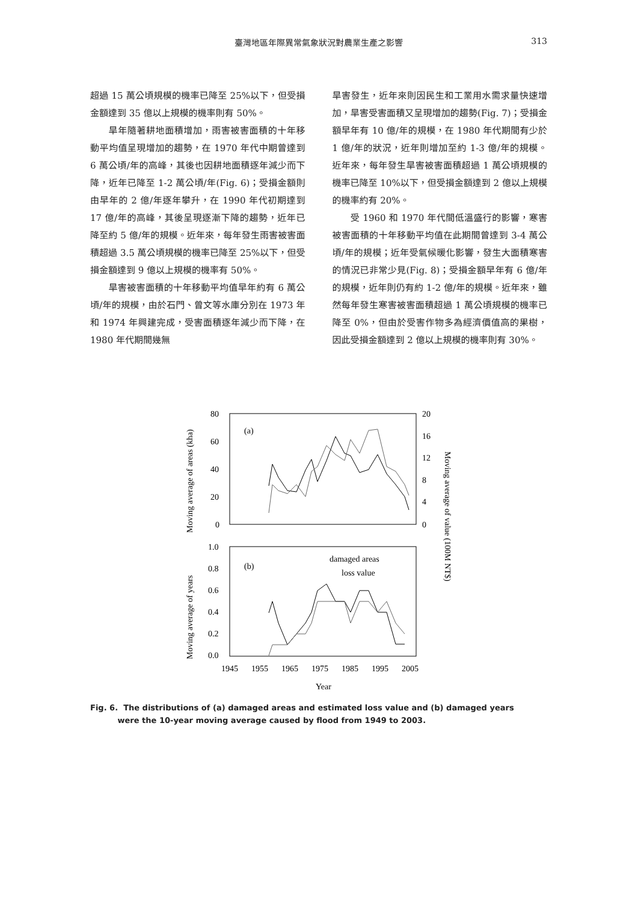臺灣地區年際異常氣象狀況對農業生產之影響 313
超過 15 萬公頃規模的機率已降至 25%以下，但受損金額達到 35 億以上規模的機率則有 50%。
  旱年隨著耕地面積增加，雨害被害面積的十年移動平均值呈現增加的趨勢，在 1970 年代中期曾達到 6 萬公頃/年的高峰，其後也因耕地面積逐年減少而下降，近年已降至 1-2 萬公頃/年(Fig. 6)；受損金額則由早年的 2 億/年逐年攀升，在 1990 年代初期達到 17 億/年的高峰，其後呈現逐漸下降的趨勢，近年已降至約 5 億/年的規模。近年來，每年發生雨害被害面積超過 3.5 萬公頃規模的機率已降至 25%以下，但受損金額達到 9 億以上規模的機率有 50%。
  旱害被害面積的十年移動平均值早年約有 6 萬公頃/年的規模，由於石門、曾文等水庫分別在 1973 年和 1974 年興建完成，受害面積逐年減少而下降，在 1980 年代期間幾無
旱害發生，近年來則因民生和工業用水需求量快速增加，旱害受害面積又呈現增加的趨勢(Fig. 7)；受損金額早年有 10 億/年的規模，在 1980 年代期間有少於 1 億/年的狀況，近年則增加至約 1-3 億/年的規模。近年來，每年發生旱害被害面積超過 1 萬公頃規模的機率已降至 10%以下，但受損金額達到 2 億以上規模的機率約有 20%。
  受 1960 和 1970 年代間低溫盛行的影響，寒害被害面積的十年移動平均值在此期間曾達到 3-4 萬公頃/年的規模；近年受氣候暖化影響，發生大面積寒害的情況已非常少見(Fig. 8)；受損金額早年有 6 億/年的規模，近年則仍有約 1-2 億/年的規模。近年來，雖然每年發生寒害被害面積超過 1 萬公頃規模的機率已降至 0%，但由於受害作物多為經濟價值高的果樹，因此受損金額達到 2 億以上規模的機率則有 30%。
80
60
40
20
0
20
16
12
8
4
0
(a)
(b)
1.0
0.8
0.6
0.4
0.2
0.0
1945
1955
1965
1975
1985
1995
2005
Year
damaged areas
loss value
Moving average of areas (kha)
Moving average of years
Moving average of value (100M NT$)
Fig. 6. The distributions of (a) damaged areas and estimated loss value and (b) damaged years
    were the 10-year moving average caused by flood from 1949 to 2003.